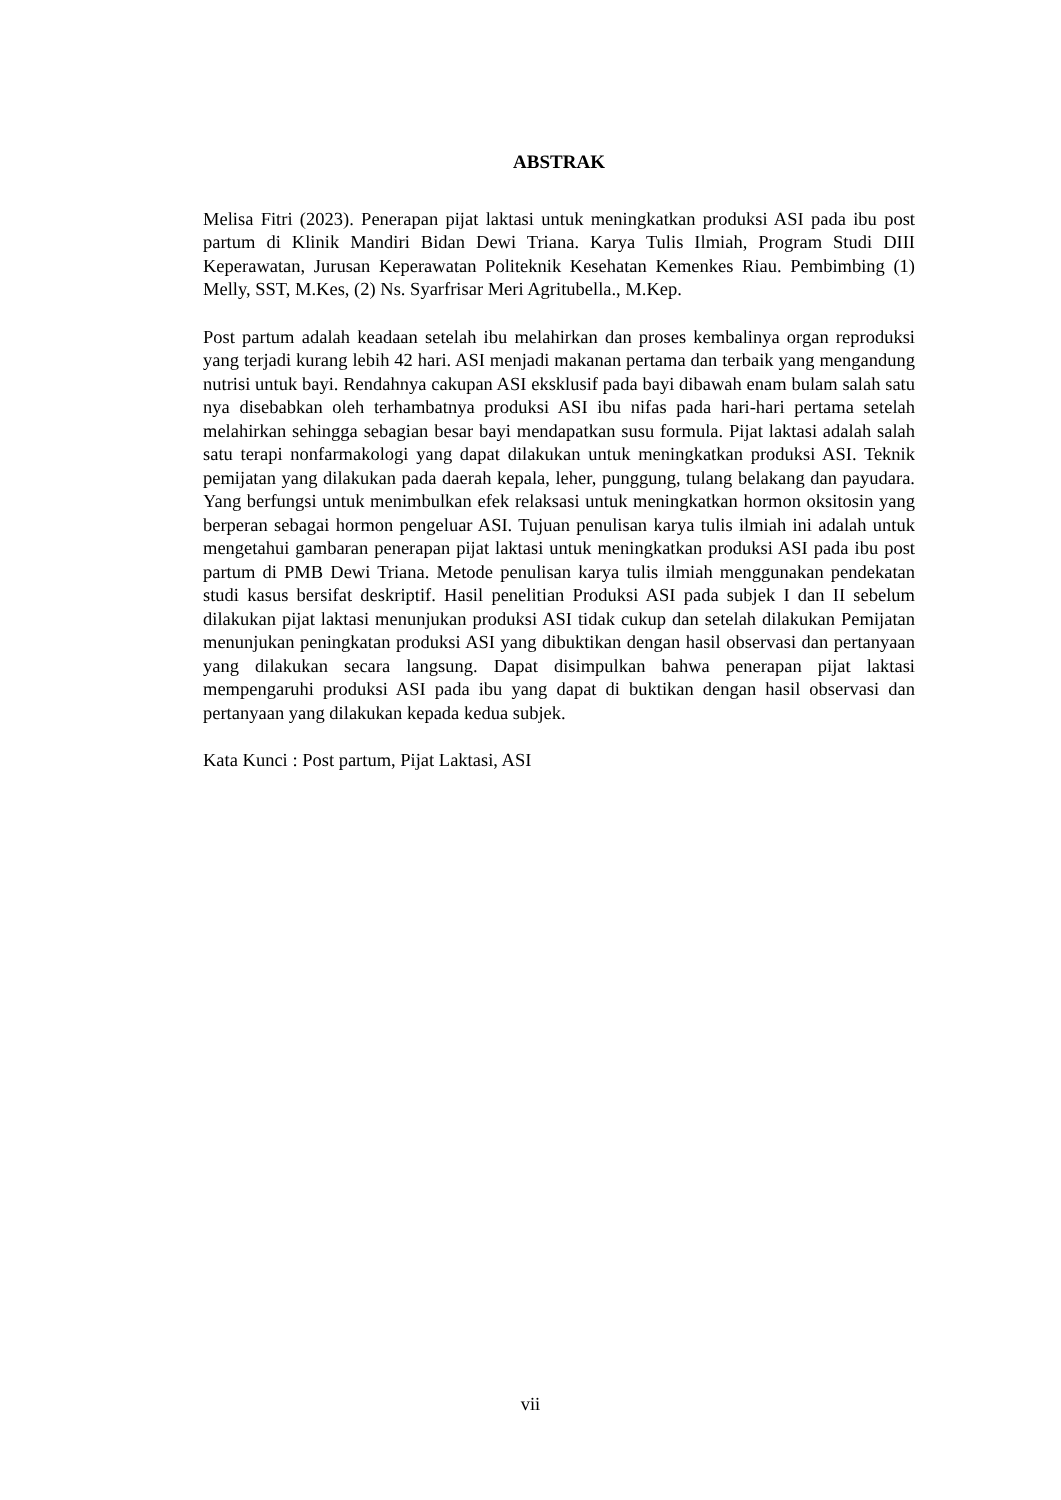ABSTRAK
Melisa Fitri (2023). Penerapan pijat laktasi untuk meningkatkan produksi ASI pada ibu post partum di Klinik Mandiri Bidan Dewi Triana. Karya Tulis Ilmiah, Program Studi DIII Keperawatan, Jurusan Keperawatan Politeknik Kesehatan Kemenkes Riau. Pembimbing (1) Melly, SST, M.Kes, (2) Ns. Syarfrisar Meri Agritubella., M.Kep.
Post partum adalah keadaan setelah ibu melahirkan dan proses kembalinya organ reproduksi yang terjadi kurang lebih 42 hari. ASI menjadi makanan pertama dan terbaik yang mengandung nutrisi untuk bayi. Rendahnya cakupan ASI eksklusif pada bayi dibawah enam bulam salah satu nya disebabkan oleh terhambatnya produksi ASI ibu nifas pada hari-hari pertama setelah melahirkan sehingga sebagian besar bayi mendapatkan susu formula. Pijat laktasi adalah salah satu terapi nonfarmakologi yang dapat dilakukan untuk meningkatkan produksi ASI. Teknik pemijatan yang dilakukan pada daerah kepala, leher, punggung, tulang belakang dan payudara. Yang berfungsi untuk menimbulkan efek relaksasi untuk meningkatkan hormon oksitosin yang berperan sebagai hormon pengeluar ASI. Tujuan penulisan karya tulis ilmiah ini adalah untuk mengetahui gambaran penerapan pijat laktasi untuk meningkatkan produksi ASI pada ibu post partum di PMB Dewi Triana. Metode penulisan karya tulis ilmiah menggunakan pendekatan studi kasus bersifat deskriptif. Hasil penelitian Produksi ASI pada subjek I dan II sebelum dilakukan pijat laktasi menunjukan produksi ASI tidak cukup dan setelah dilakukan Pemijatan menunjukan peningkatan produksi ASI yang dibuktikan dengan hasil observasi dan pertanyaan yang dilakukan secara langsung. Dapat disimpulkan bahwa penerapan pijat laktasi mempengaruhi produksi ASI pada ibu yang dapat di buktikan dengan hasil observasi dan pertanyaan yang dilakukan kepada kedua subjek.
Kata Kunci : Post partum, Pijat Laktasi, ASI
vii